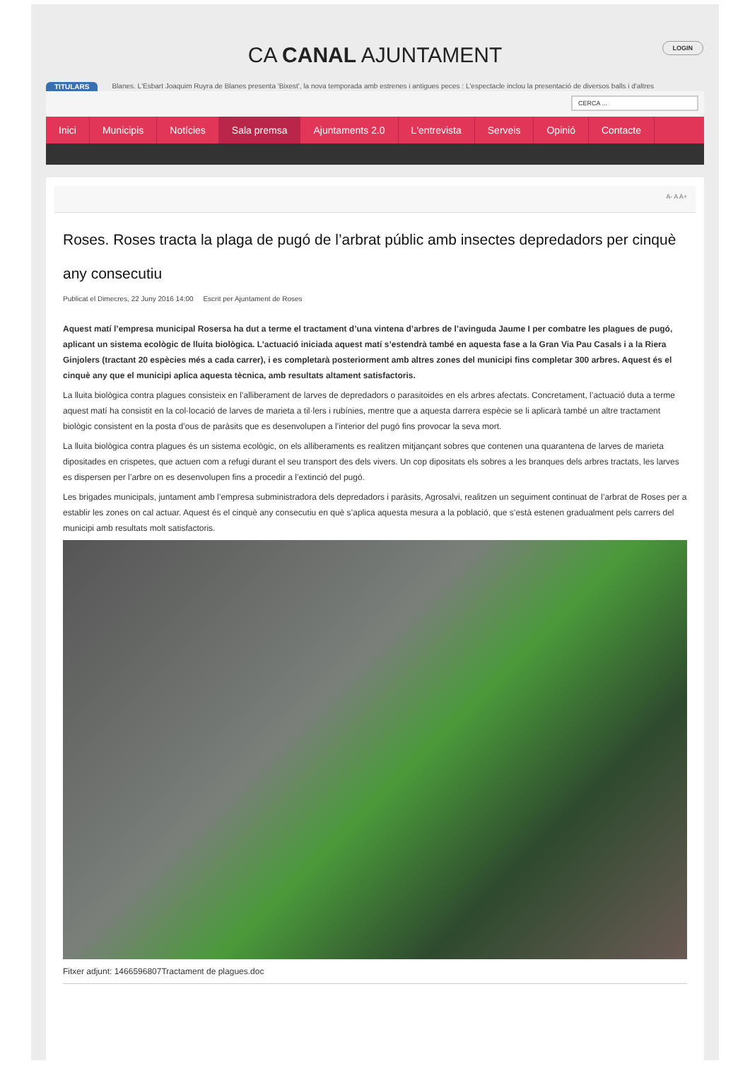CA CANAL AJUNTAMENT
LOGIN
TITULARS Blanes. L'Esbart Joaquim Ruyra de Blanes presenta 'Bixest', la nova temporada amb estrenes i antigues peces : L'espectacle inclou la presentació de diversos balls i d'altres
CERCA ...
Inici Municipis Notícies Sala premsa Ajuntaments 2.0 L'entrevista Serveis Opinió Contacte
A- A A+
Roses. Roses tracta la plaga de pugó de l’arbrat públic amb insectes depredadors per cinquè any consecutiu
Publicat el Dimecres, 22 Juny 2016 14:00 Escrit per Ajuntament de Roses
Aquest matí l’empresa municipal Rosersa ha dut a terme el tractament d’una vintena d’arbres de l’avinguda Jaume I per combatre les plagues de pugó, aplicant un sistema ecològic de lluita biològica. L’actuació iniciada aquest matí s’estendrà també en aquesta fase a la Gran Via Pau Casals i a la Riera Ginjolers (tractant 20 espècies més a cada carrer), i es completarà posteriorment amb altres zones del municipi fins completar 300 arbres. Aquest és el cinquè any que el municipi aplica aquesta tècnica, amb resultats altament satisfactoris.
La lluita biològica contra plagues consisteix en l’alliberament de larves de depredadors o parasitoides en els arbres afectats. Concretament, l’actuació duta a terme aquest matí ha consistit en la col·locació de larves de marieta a til·lers i rubínies, mentre que a aquesta darrera espècie se li aplicarà també un altre tractament biològic consistent en la posta d’ous de paràsits que es desenvolupen a l’interior del pugó fins provocar la seva mort.
La lluita biològica contra plagues és un sistema ecològic, on els alliberaments es realitzen mitjançant sobres que contenen una quarantena de larves de marieta dipositades en crispetes, que actuen com a refugi durant el seu transport des dels vivers. Un cop dipositats els sobres a les branques dels arbres tractats, les larves es dispersen per l’arbre on es desenvolupen fins a procedir a l’extinció del pugó.
Les brigades municipals, juntament amb l’empresa subministradora dels depredadors i paràsits, Agrosalvi, realitzen un seguiment continuat de l’arbrat de Roses per a establir les zones on cal actuar. Aquest és el cinquè any consecutiu en què s’aplica aquesta mesura a la població, que s’està estenen gradualment pels carrers del municipi amb resultats molt satisfactoris.
Fitxer adjunt: 1466596807Tractament de plagues.doc